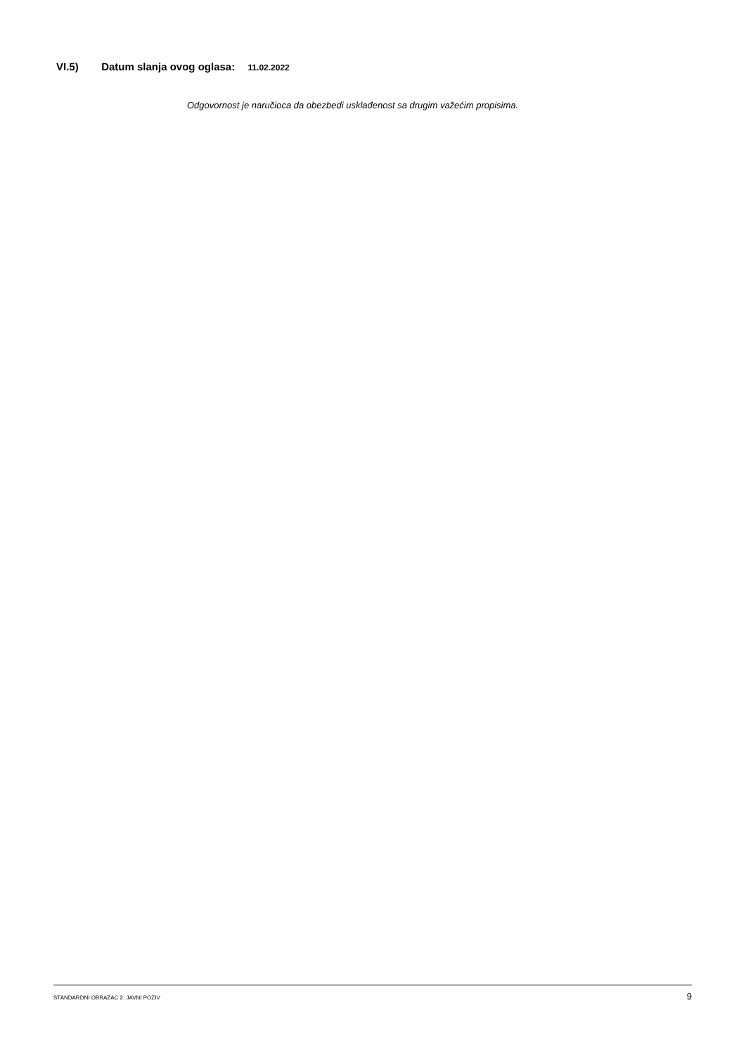VI.5) Datum slanja ovog oglasa: 11.02.2022
Odgovornost je naručioca da obezbedi usklađenost sa drugim važećim propisima.
STANDARDNI OBRAZAC 2: JAVNI POZIV 9